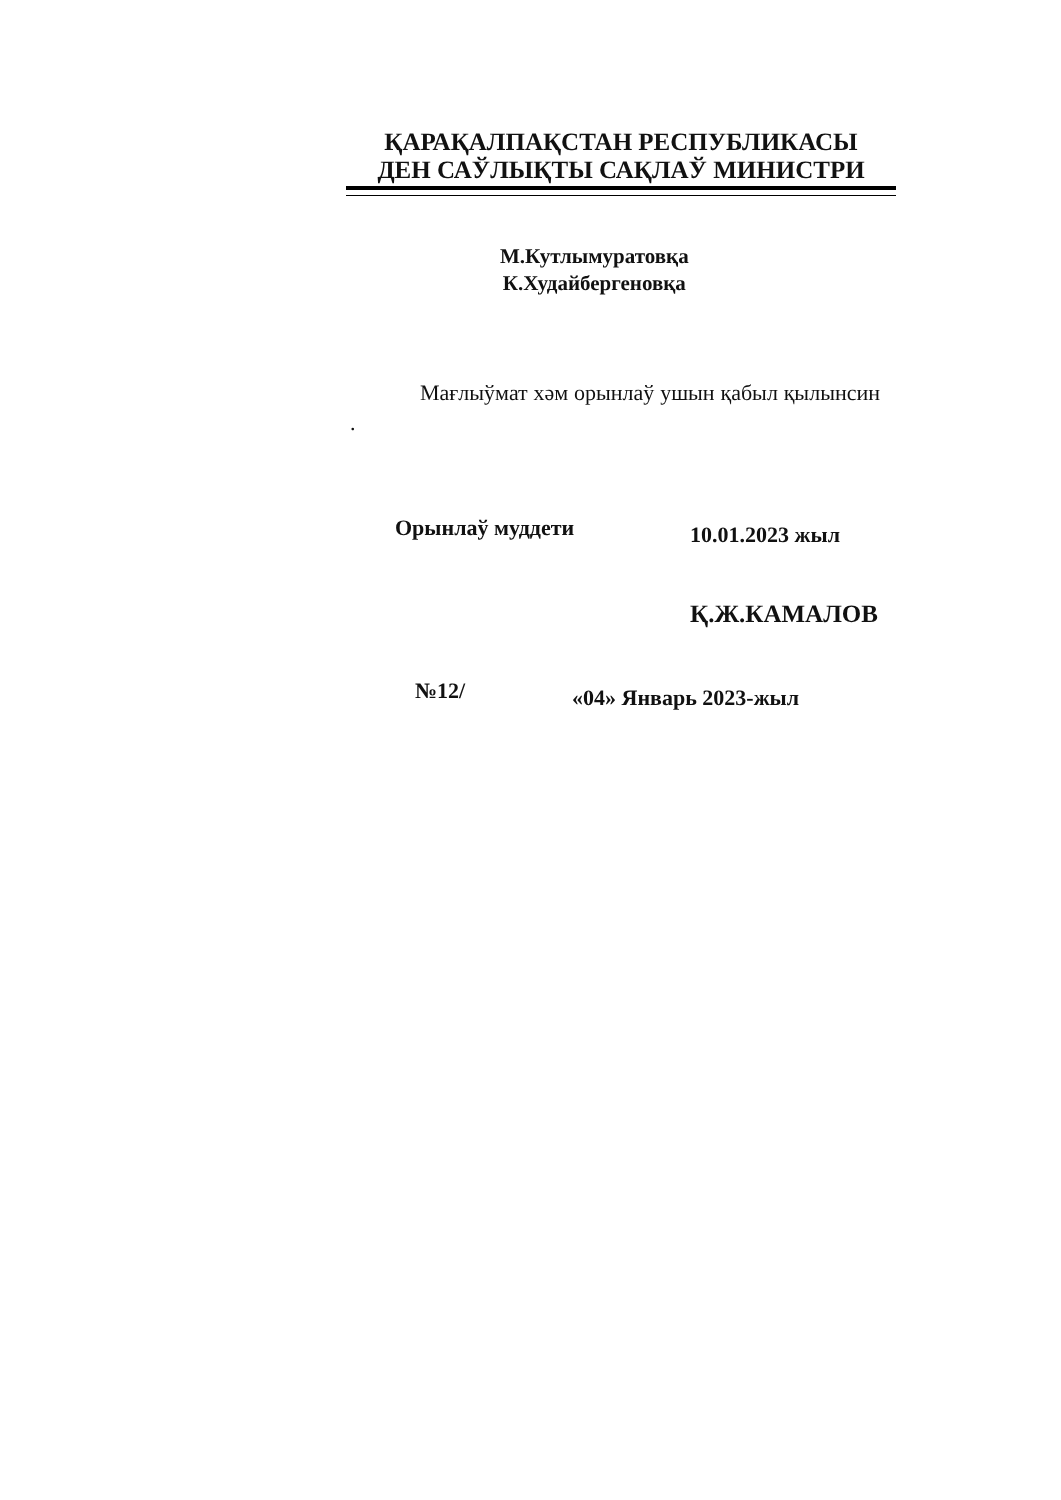ҚАРАҚАЛПАҚСТАН РЕСПУБЛИКАСЫ
ДЕН САЎЛЫҚТЫ САҚЛАЎ МИНИСТРИ
М.Кутлымуратовқа
К.Худайбергеновқа
Мағлыўмат хәм орынлаў ушын қабыл қылынсин .
Орынлаў муддети 10.01.2023 жыл
Қ.Ж.КАМАЛОВ
№12/ «04» Январь 2023-жыл